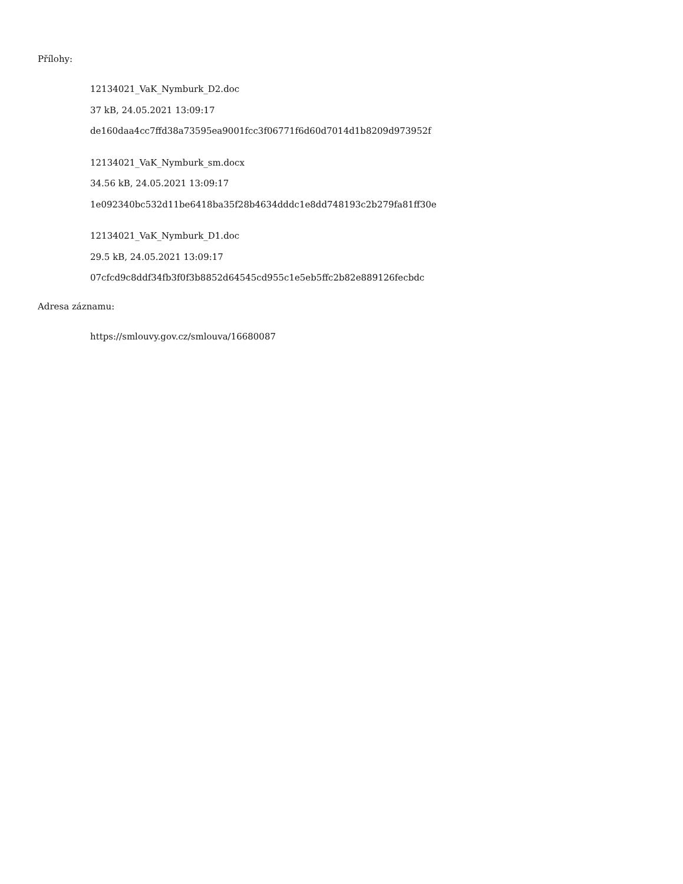Přílohy:
12134021_VaK_Nymburk_D2.doc
37 kB, 24.05.2021 13:09:17
de160daa4cc7ffd38a73595ea9001fcc3f06771f6d60d7014d1b8209d973952f
12134021_VaK_Nymburk_sm.docx
34.56 kB, 24.05.2021 13:09:17
1e092340bc532d11be6418ba35f28b4634dddc1e8dd748193c2b279fa81ff30e
12134021_VaK_Nymburk_D1.doc
29.5 kB, 24.05.2021 13:09:17
07cfcd9c8ddf34fb3f0f3b8852d64545cd955c1e5eb5ffc2b82e889126fecbdc
Adresa záznamu:
https://smlouvy.gov.cz/smlouva/16680087